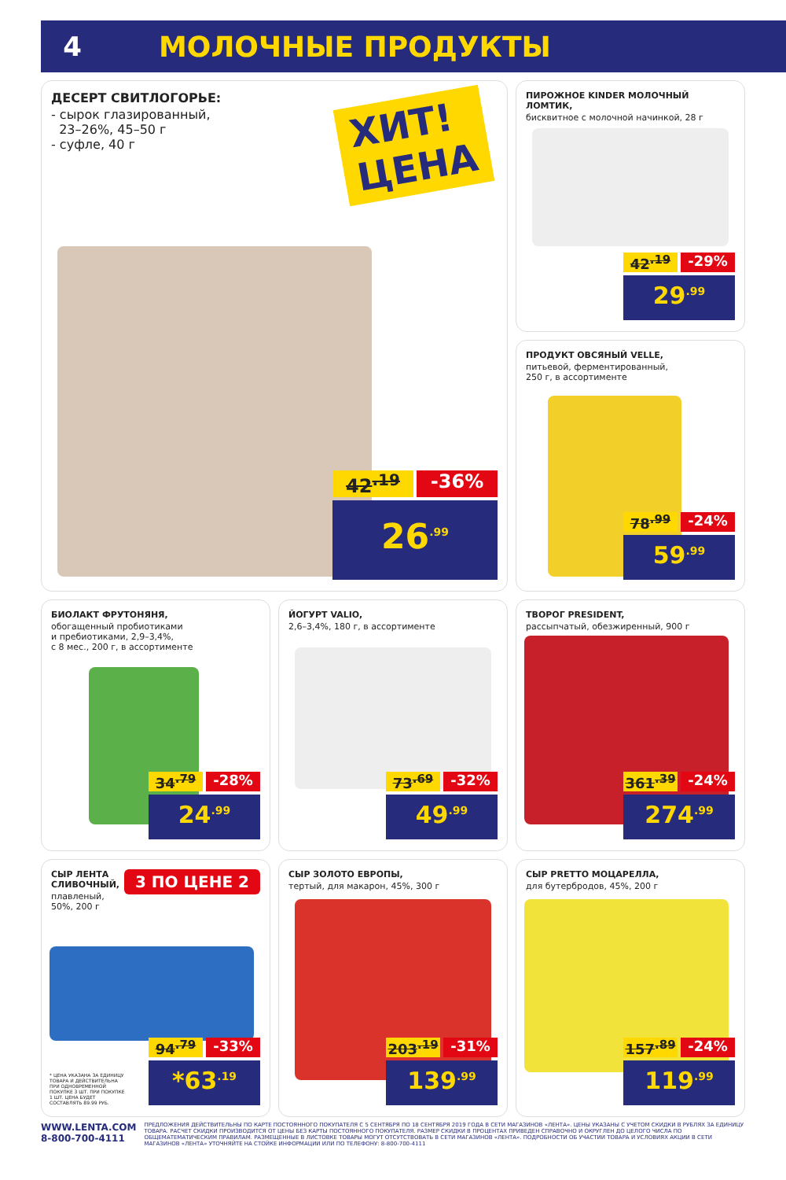4 МОЛОЧНЫЕ ПРОДУКТЫ
ДЕСЕРТ СВИТЛОГОРЬЕ:
- сырок глазированный,
23–26%, 45–50 г
- суфле, 40 г
ХИТ!
ЦЕНА
42<sup>.19</sup> -36%
26<sup>.99</sup>
ПИРОЖНОЕ KINDER МОЛОЧНЫЙ ЛОМТИК,
бисквитное с молочной начинкой, 28 г
42<sup>.19</sup> -29%
29<sup>.99</sup>
ПРОДУКТ ОВСЯНЫЙ VELLE,
питьевой, ферментированный,
250 г, в ассортименте
78<sup>.99</sup> -24%
59<sup>.99</sup>
БИОЛАКТ ФРУТОНЯНЯ,
обогащенный пробиотиками
и пребиотиками, 2,9–3,4%,
с 8 мес., 200 г, в ассортименте
34<sup>.79</sup> -28%
24<sup>.99</sup>
ЙОГУРТ VALIO,
2,6–3,4%, 180 г, в ассортименте
73<sup>.69</sup> -32%
49<sup>.99</sup>
ТВОРОГ PRESIDENT,
рассыпчатый, обезжиренный, 900 г
361<sup>.39</sup> -24%
274<sup>.99</sup>
СЫР ЛЕНТА
СЛИВОЧНЫЙ,
плавленый,
50%, 200 г
3 ПО ЦЕНЕ 2
* ЦЕНА УКАЗАНА ЗА ЕДИНИЦУ ТОВАРА И ДЕЙСТВИТЕЛЬНА ПРИ ОДНОВРЕМЕННОЙ ПОКУПКЕ 3 ШТ. ПРИ ПОКУПКЕ 1 ШТ. ЦЕНА БУДЕТ СОСТАВЛЯТЬ 89.99 РУБ.
94<sup>.79</sup> -33%
*63<sup>.19</sup>
СЫР ЗОЛОТО ЕВРОПЫ,
тертый, для макарон, 45%, 300 г
203<sup>.19</sup> -31%
139<sup>.99</sup>
СЫР PRETTO МОЦАРЕЛЛА,
для бутербродов, 45%, 200 г
157<sup>.89</sup> -24%
119<sup>.99</sup>
WWW.LENTA.COM
8-800-700-4111
ПРЕДЛОЖЕНИЯ ДЕЙСТВИТЕЛЬНЫ ПО КАРТЕ ПОСТОЯННОГО ПОКУПАТЕЛЯ С 5 СЕНТЯБРЯ ПО 18 СЕНТЯБРЯ 2019 ГОДА В СЕТИ МАГАЗИНОВ «ЛЕНТА». ЦЕНЫ УКАЗАНЫ С УЧЕТОМ СКИДКИ В РУБЛЯХ ЗА ЕДИНИЦУ ТОВАРА. РАСЧЕТ СКИДКИ ПРОИЗВОДИТСЯ ОТ ЦЕНЫ БЕЗ КАРТЫ ПОСТОЯННОГО ПОКУПАТЕЛЯ. РАЗМЕР СКИДКИ В ПРОЦЕНТАХ ПРИВЕДЕН СПРАВОЧНО И ОКРУГЛЕН ДО ЦЕЛОГО ЧИСЛА ПО ОБЩЕМАТЕМАТИЧЕСКИМ ПРАВИЛАМ. РАЗМЕЩЕННЫЕ В ЛИСТОВКЕ ТОВАРЫ МОГУТ ОТСУТСТВОВАТЬ В СЕТИ МАГАЗИНОВ «ЛЕНТА». ПОДРОБНОСТИ ОБ УЧАСТИИ ТОВАРА И УСЛОВИЯХ АКЦИИ В СЕТИ МАГАЗИНОВ «ЛЕНТА» УТОЧНЯЙТЕ НА СТОЙКЕ ИНФОРМАЦИИ ИЛИ ПО ТЕЛЕФОНУ: 8-800-700-4111